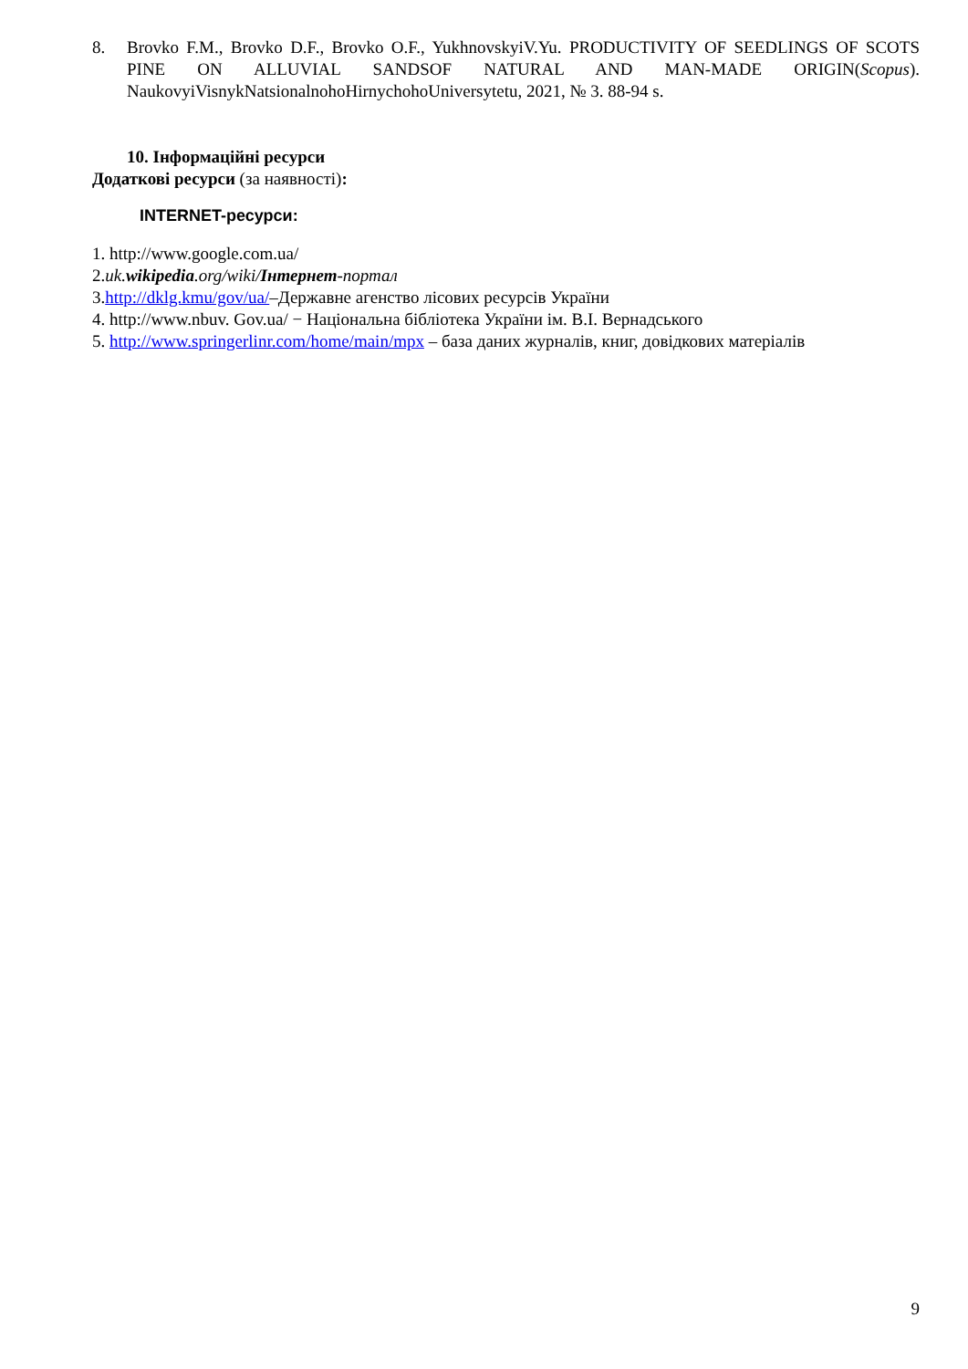8. Brovko F.M., Brovko D.F., Brovko O.F., YukhnovskyiV.Yu. PRODUCTIVITY OF SEEDLINGS OF SCOTS PINE ON ALLUVIAL SANDSOF NATURAL AND MAN-MADE ORIGIN(Scopus). NaukovyiVisnykNatsionalnohoHirnychohoUniversytetu, 2021, № 3. 88-94 s.
10. Інформаційні ресурси
Додаткові ресурси (за наявності):
INTERNET-ресурси:
1. http://www.google.com.ua/
2.uk.wikipedia.org/wiki/Інтернет-портал
3.http://dklg.kmu/gov/ua/–Державне агенство лісових ресурсів України
4. http://www.nbuv. Gov.ua/ − Національна бібліотека України ім. В.І. Вернадського
5. http://www.springerlinr.com/home/main/mpx – база даних журналів, книг, довідкових матеріалів
9